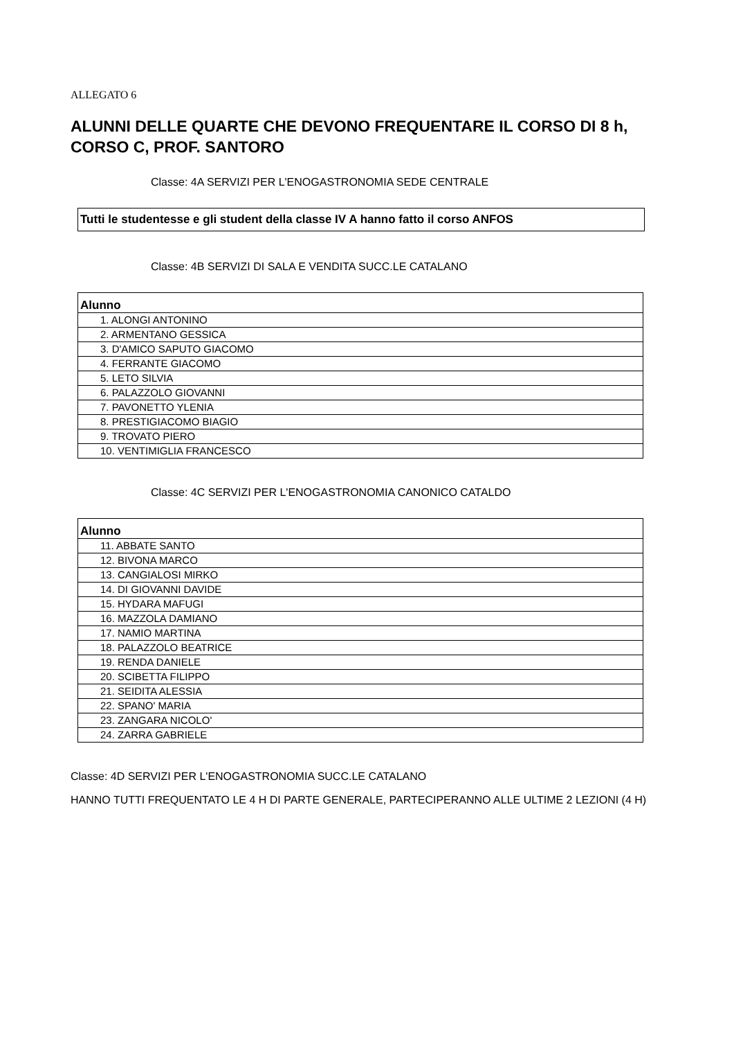ALLEGATO 6
ALUNNI DELLE QUARTE CHE DEVONO FREQUENTARE IL CORSO DI 8 h, CORSO C, PROF. SANTORO
Classe: 4A SERVIZI PER L'ENOGASTRONOMIA SEDE CENTRALE
Tutti le studentesse e gli student della classe IV A hanno fatto il corso ANFOS
Classe: 4B SERVIZI DI SALA E VENDITA SUCC.LE CATALANO
| Alunno |
| --- |
| 1. ALONGI ANTONINO |
| 2. ARMENTANO GESSICA |
| 3. D'AMICO SAPUTO GIACOMO |
| 4. FERRANTE GIACOMO |
| 5. LETO SILVIA |
| 6. PALAZZOLO GIOVANNI |
| 7. PAVONETTO YLENIA |
| 8. PRESTIGIACOMO BIAGIO |
| 9. TROVATO PIERO |
| 10. VENTIMIGLIA FRANCESCO |
Classe: 4C SERVIZI PER L'ENOGASTRONOMIA CANONICO CATALDO
| Alunno |
| --- |
| 11. ABBATE SANTO |
| 12. BIVONA MARCO |
| 13. CANGIALOSI MIRKO |
| 14. DI GIOVANNI DAVIDE |
| 15. HYDARA MAFUGI |
| 16. MAZZOLA DAMIANO |
| 17. NAMIO MARTINA |
| 18. PALAZZOLO BEATRICE |
| 19. RENDA DANIELE |
| 20. SCIBETTA FILIPPO |
| 21. SEIDITA ALESSIA |
| 22. SPANO' MARIA |
| 23. ZANGARA NICOLO' |
| 24. ZARRA GABRIELE |
Classe: 4D SERVIZI PER L'ENOGASTRONOMIA SUCC.LE CATALANO
HANNO TUTTI FREQUENTATO LE 4 H DI PARTE GENERALE, PARTECIPERANNO ALLE ULTIME 2 LEZIONI (4 H)